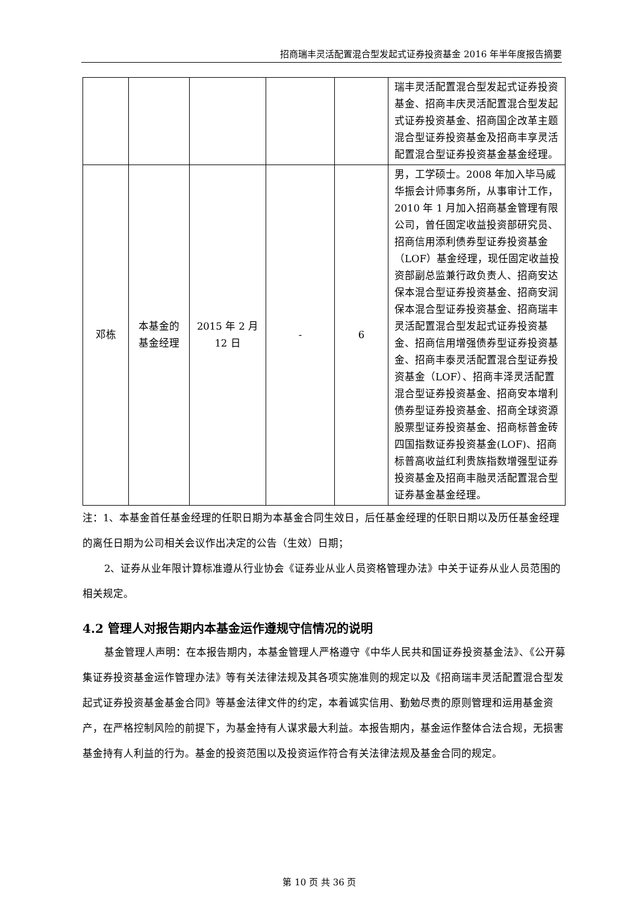招商瑞丰灵活配置混合型发起式证券投资基金 2016 年半年度报告摘要
| | | | | | 瑞丰灵活配置混合型发起式证券投资基金、招商丰庆灵活配置混合型发起式证券投资基金、招商国企改革主题混合型证券投资基金及招商丰享灵活配置混合型证券投资基金基金经理。 |
| 邓栋 | 本基金的 基金经理 | 2015 年 2 月 12 日 | - | 6 | 男，工学硕士。2008 年加入毕马威华振会计师事务所，从事审计工作，2010 年 1 月加入招商基金管理有限公司，曾任固定收益投资部研究员、招商信用添利债券型证券投资基金（LOF）基金经理，现任固定收益投资部副总监兼行政负责人、招商安达保本混合型证券投资基金、招商安润保本混合型证券投资基金、招商瑞丰灵活配置混合型发起式证券投资基金、招商信用增强债券型证券投资基金、招商丰泰灵活配置混合型证券投资基金（LOF）、招商丰泽灵活配置混合型证券投资基金、招商安本增利债券型证券投资基金、招商全球资源股票型证券投资基金、招商标普金砖四国指数证券投资基金(LOF)、招商标普高收益红利贵族指数增强型证券投资基金及招商丰融灵活配置混合型证券基金基金经理。 |
注：1、本基金首任基金经理的任职日期为本基金合同生效日，后任基金经理的任职日期以及历任基金经理的离任日期为公司相关会议作出决定的公告（生效）日期；
2、证券从业年限计算标准遵从行业协会《证券业从业人员资格管理办法》中关于证券从业人员范围的相关规定。
4.2 管理人对报告期内本基金运作遵规守信情况的说明
基金管理人声明：在本报告期内，本基金管理人严格遵守《中华人民共和国证券投资基金法》、《公开募集证券投资基金运作管理办法》等有关法律法规及其各项实施准则的规定以及《招商瑞丰灵活配置混合型发起式证券投资基金基金合同》等基金法律文件的约定，本着诚实信用、勤勉尽责的原则管理和运用基金资产，在严格控制风险的前提下，为基金持有人谋求最大利益。本报告期内，基金运作整体合法合规，无损害基金持有人利益的行为。基金的投资范围以及投资运作符合有关法律法规及基金合同的规定。
第 10 页 共 36 页